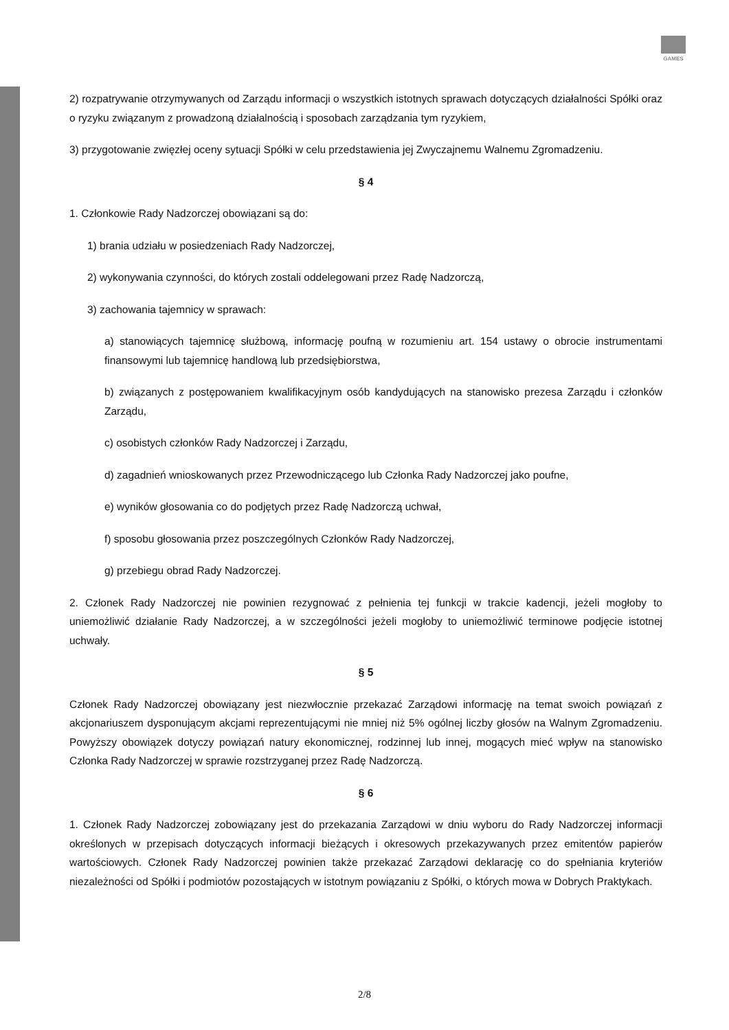GAMES
2) rozpatrywanie otrzymywanych od Zarządu informacji o wszystkich istotnych sprawach dotyczących działalności Spółki oraz o ryzyku związanym z prowadzoną działalnością i sposobach zarządzania tym ryzykiem,
3) przygotowanie zwięzłej oceny sytuacji Spółki w celu przedstawienia jej Zwyczajnemu Walnemu Zgromadzeniu.
§ 4
1. Członkowie Rady Nadzorczej obowiązani są do:
1) brania udziału w posiedzeniach Rady Nadzorczej,
2) wykonywania czynności, do których zostali oddelegowani przez Radę Nadzorczą,
3) zachowania tajemnicy w sprawach:
a) stanowiących tajemnicę służbową, informację poufną w rozumieniu art. 154 ustawy o obrocie instrumentami finansowymi lub tajemnicę handlową lub przedsiębiorstwa,
b) związanych z postępowaniem kwalifikacyjnym osób kandydujących na stanowisko prezesa Zarządu i członków Zarządu,
c) osobistych członków Rady Nadzorczej i Zarządu,
d) zagadnień wnioskowanych przez Przewodniczącego lub Członka Rady Nadzorczej jako poufne,
e) wyników głosowania co do podjętych przez Radę Nadzorczą uchwał,
f) sposobu głosowania przez poszczególnych Członków Rady Nadzorczej,
g) przebiegu obrad Rady Nadzorczej.
2. Członek Rady Nadzorczej nie powinien rezygnować z pełnienia tej funkcji w trakcie kadencji, jeżeli mogłoby to uniemożliwić działanie Rady Nadzorczej, a w szczególności jeżeli mogłoby to uniemożliwić terminowe podjęcie istotnej uchwały.
§ 5
Członek Rady Nadzorczej obowiązany jest niezwłocznie przekazać Zarządowi informację na temat swoich powiązań z akcjonariuszem dysponującym akcjami reprezentującymi nie mniej niż 5% ogólnej liczby głosów na Walnym Zgromadzeniu. Powyższy obowiązek dotyczy powiązań natury ekonomicznej, rodzinnej lub innej, mogących mieć wpływ na stanowisko Członka Rady Nadzorczej w sprawie rozstrzyganej przez Radę Nadzorczą.
§ 6
1. Członek Rady Nadzorczej zobowiązany jest do przekazania Zarządowi w dniu wyboru do Rady Nadzorczej informacji określonych w przepisach dotyczących informacji bieżących i okresowych przekazywanych przez emitentów papierów wartościowych. Członek Rady Nadzorczej powinien także przekazać Zarządowi deklarację co do spełniania kryteriów niezależności od Spółki i podmiotów pozostających w istotnym powiązaniu z Spółki, o których mowa w Dobrych Praktykach.
2/8